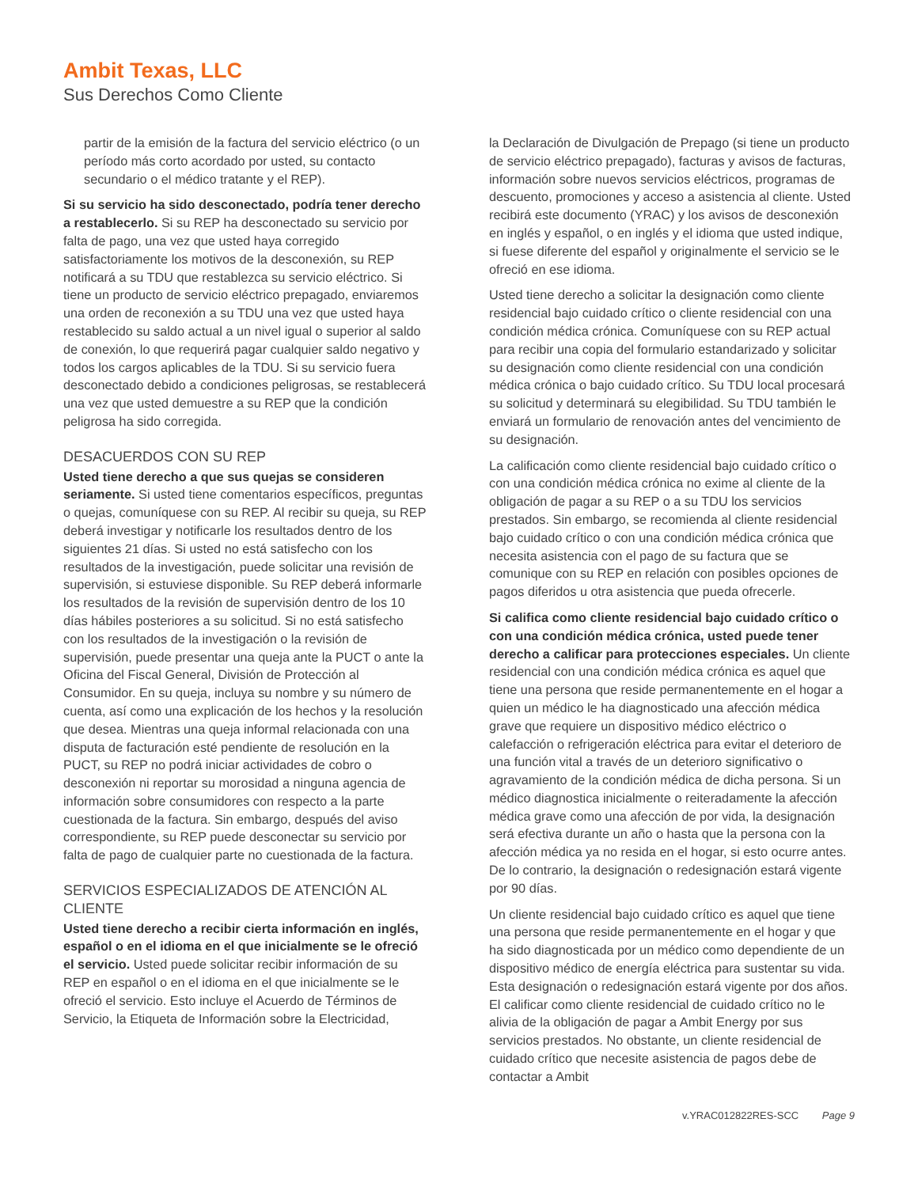Ambit Texas, LLC
Sus Derechos Como Cliente
partir de la emisión de la factura del servicio eléctrico (o un período más corto acordado por usted, su contacto secundario o el médico tratante y el REP).
Si su servicio ha sido desconectado, podría tener derecho a restablecerlo. Si su REP ha desconectado su servicio por falta de pago, una vez que usted haya corregido satisfactoriamente los motivos de la desconexión, su REP notificará a su TDU que restablezca su servicio eléctrico. Si tiene un producto de servicio eléctrico prepagado, enviaremos una orden de reconexión a su TDU una vez que usted haya restablecido su saldo actual a un nivel igual o superior al saldo de conexión, lo que requerirá pagar cualquier saldo negativo y todos los cargos aplicables de la TDU. Si su servicio fuera desconectado debido a condiciones peligrosas, se restablecerá una vez que usted demuestre a su REP que la condición peligrosa ha sido corregida.
DESACUERDOS CON SU REP
Usted tiene derecho a que sus quejas se consideren seriamente. Si usted tiene comentarios específicos, preguntas o quejas, comuníquese con su REP. Al recibir su queja, su REP deberá investigar y notificarle los resultados dentro de los siguientes 21 días. Si usted no está satisfecho con los resultados de la investigación, puede solicitar una revisión de supervisión, si estuviese disponible. Su REP deberá informarle los resultados de la revisión de supervisión dentro de los 10 días hábiles posteriores a su solicitud. Si no está satisfecho con los resultados de la investigación o la revisión de supervisión, puede presentar una queja ante la PUCT o ante la Oficina del Fiscal General, División de Protección al Consumidor. En su queja, incluya su nombre y su número de cuenta, así como una explicación de los hechos y la resolución que desea. Mientras una queja informal relacionada con una disputa de facturación esté pendiente de resolución en la PUCT, su REP no podrá iniciar actividades de cobro o desconexión ni reportar su morosidad a ninguna agencia de información sobre consumidores con respecto a la parte cuestionada de la factura. Sin embargo, después del aviso correspondiente, su REP puede desconectar su servicio por falta de pago de cualquier parte no cuestionada de la factura.
SERVICIOS ESPECIALIZADOS DE ATENCIÓN AL CLIENTE
Usted tiene derecho a recibir cierta información en inglés, español o en el idioma en el que inicialmente se le ofreció el servicio. Usted puede solicitar recibir información de su REP en español o en el idioma en el que inicialmente se le ofreció el servicio. Esto incluye el Acuerdo de Términos de Servicio, la Etiqueta de Información sobre la Electricidad,
la Declaración de Divulgación de Prepago (si tiene un producto de servicio eléctrico prepagado), facturas y avisos de facturas, información sobre nuevos servicios eléctricos, programas de descuento, promociones y acceso a asistencia al cliente. Usted recibirá este documento (YRAC) y los avisos de desconexión en inglés y español, o en inglés y el idioma que usted indique, si fuese diferente del español y originalmente el servicio se le ofreció en ese idioma.
Usted tiene derecho a solicitar la designación como cliente residencial bajo cuidado crítico o cliente residencial con una condición médica crónica. Comuníquese con su REP actual para recibir una copia del formulario estandarizado y solicitar su designación como cliente residencial con una condición médica crónica o bajo cuidado crítico. Su TDU local procesará su solicitud y determinará su elegibilidad. Su TDU también le enviará un formulario de renovación antes del vencimiento de su designación.
La calificación como cliente residencial bajo cuidado crítico o con una condición médica crónica no exime al cliente de la obligación de pagar a su REP o a su TDU los servicios prestados. Sin embargo, se recomienda al cliente residencial bajo cuidado crítico o con una condición médica crónica que necesita asistencia con el pago de su factura que se comunique con su REP en relación con posibles opciones de pagos diferidos u otra asistencia que pueda ofrecerle.
Si califica como cliente residencial bajo cuidado crítico o con una condición médica crónica, usted puede tener derecho a calificar para protecciones especiales. Un cliente residencial con una condición médica crónica es aquel que tiene una persona que reside permanentemente en el hogar a quien un médico le ha diagnosticado una afección médica grave que requiere un dispositivo médico eléctrico o calefacción o refrigeración eléctrica para evitar el deterioro de una función vital a través de un deterioro significativo o agravamiento de la condición médica de dicha persona. Si un médico diagnostica inicialmente o reiteradamente la afección médica grave como una afección de por vida, la designación será efectiva durante un año o hasta que la persona con la afección médica ya no resida en el hogar, si esto ocurre antes. De lo contrario, la designación o redesignación estará vigente por 90 días.
Un cliente residencial bajo cuidado crítico es aquel que tiene una persona que reside permanentemente en el hogar y que ha sido diagnosticada por un médico como dependiente de un dispositivo médico de energía eléctrica para sustentar su vida. Esta designación o redesignación estará vigente por dos años. El calificar como cliente residencial de cuidado crítico no le alivia de la obligación de pagar a Ambit Energy por sus servicios prestados. No obstante, un cliente residencial de cuidado crítico que necesite asistencia de pagos debe de contactar a Ambit
v.YRAC012822RES-SCC Page 9